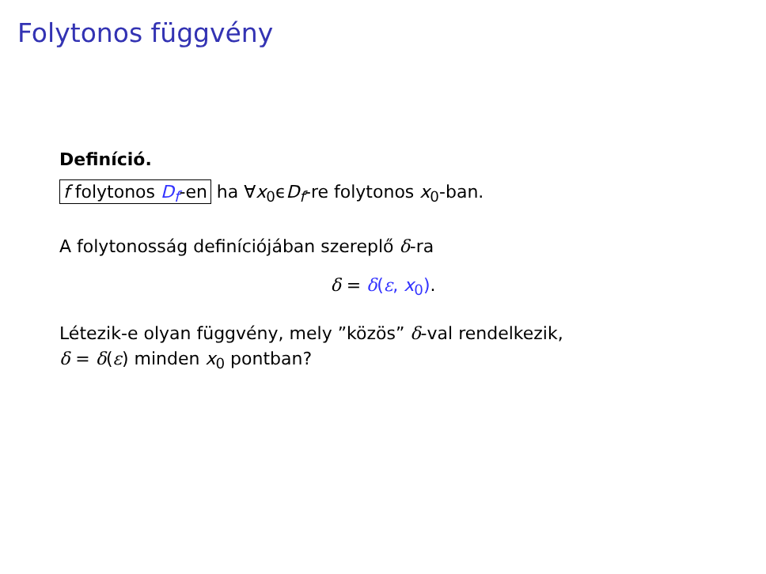Folytonos függvény
Definíció.
f folytonos D<sub>f</sub>-en ha ∀x<sub>0</sub>ϵD<sub>f</sub>-re folytonos x<sub>0</sub>-ban.
A folytonosság definíciójában szereplő δ-ra
δ = δ(ε, x<sub>0</sub>).
Létezik-e olyan függvény, mely ”közös” δ-val rendelkezik,
δ = δ(ε) minden x<sub>0</sub> pontban?